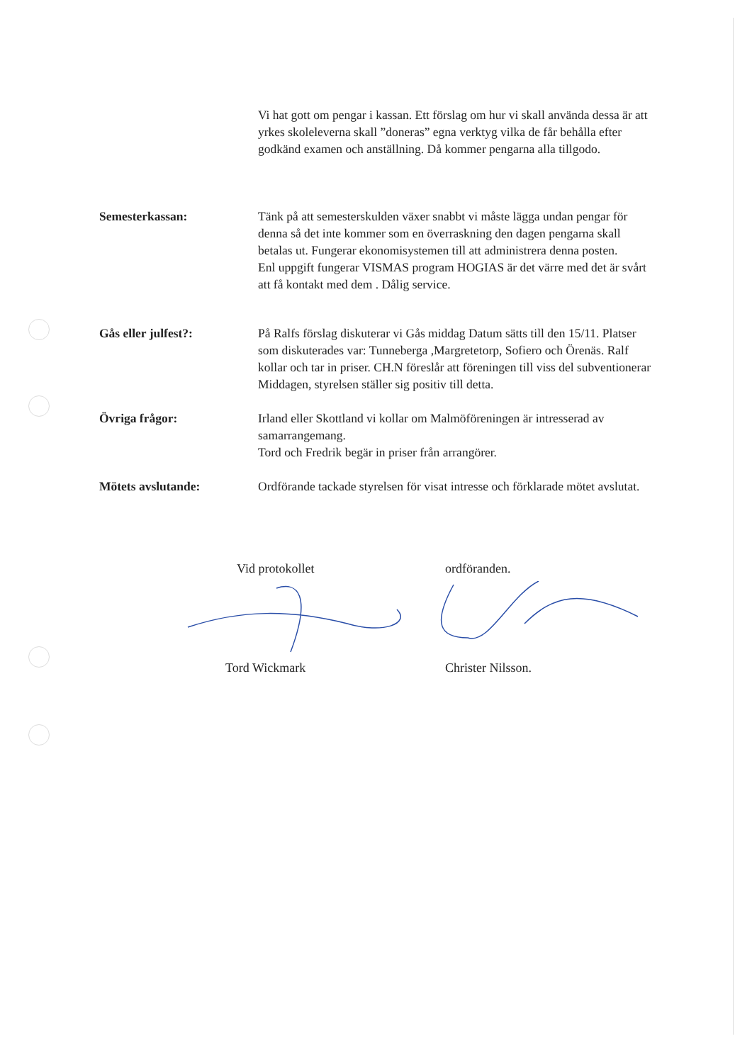Vi hat gott om pengar i kassan. Ett förslag om hur vi skall använda dessa är att yrkes skoleleverna skall ”doneras” egna verktyg vilka de får behålla efter godkänd examen och anställning. Då kommer pengarna alla tillgodo.
Semesterkassan: Tänk på att semesterskulden växer snabbt vi måste lägga undan pengar för denna så det inte kommer som en överraskning den dagen pengarna skall betalas ut. Fungerar ekonomisystemen till att administrera denna posten.
Enl uppgift fungerar VISMAS program HOGIAS är det värre med det är svårt att få kontakt med dem . Dålig service.
Gås eller julfest?: På Ralfs förslag diskuterar vi Gås middag Datum sätts till den 15/11. Platser som diskuterades var: Tunneberga ,Margretetorp, Sofiero och Örenäs. Ralf kollar och tar in priser. CH.N föreslår att föreningen till viss del subventionerar
Middagen, styrelsen ställer sig positiv till detta.
Övriga frågor: Irland eller Skottland vi kollar om Malmöföreningen är intresserad av samarrangemang.
Tord och Fredrik begär in priser från arrangörer.
Mötets avslutande: Ordförande tackade styrelsen för visat intresse och förklarade mötet avslutat.
Vid protokollet ordföranden.
Tord Wickmark Christer Nilsson.